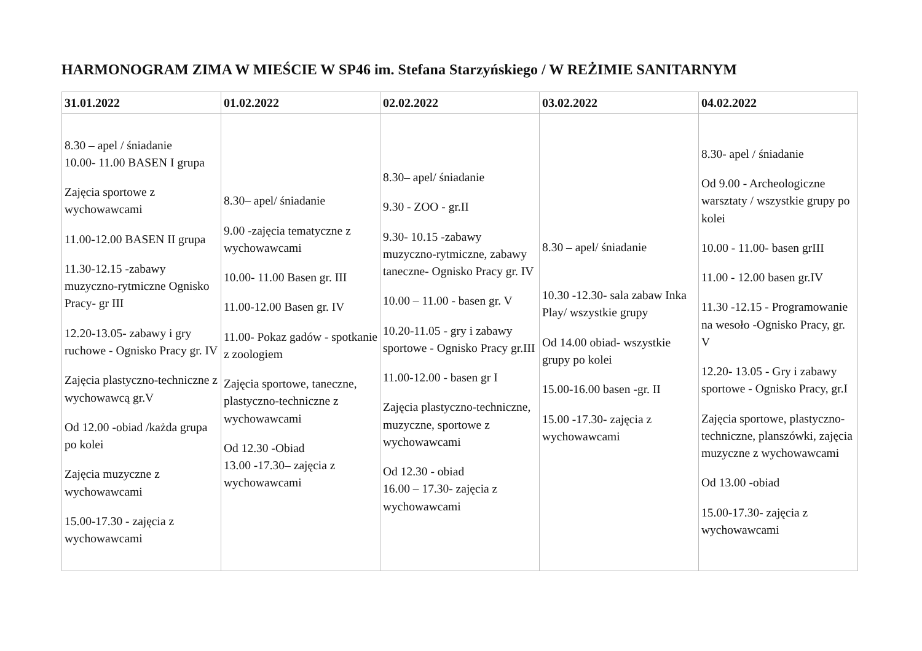HARMONOGRAM ZIMA W MIEŚCIE W SP46 im. Stefana Starzyńskiego / W REŻIMIE SANITARNYM
| 31.01.2022 | 01.02.2022 | 02.02.2022 | 03.02.2022 | 04.02.2022 |
| --- | --- | --- | --- | --- |
| 8.30 – apel / śniadanie 10.00- 11.00 BASEN I grupa Zajęcia sportowe z wychowawcami 11.00-12.00 BASEN II grupa 11.30-12.15 -zabawy muzyczno-rytmiczne Ognisko Pracy- gr III 12.20-13.05- zabawy i gry ruchowe - Ognisko Pracy gr. IV Zajęcia plastyczno-techniczne z wychowawcą gr.V Od 12.00 -obiad /każda grupa po kolei Zajęcia muzyczne z wychowawcami 15.00-17.30 - zajęcia z wychowawcami | 8.30– apel/ śniadanie 9.00 -zajęcia tematyczne z wychowawcami 10.00- 11.00 Basen gr. III 11.00-12.00 Basen gr. IV 11.00- Pokaz gadów - spotkanie z zoologiem Zajęcia sportowe, taneczne, plastyczno-techniczne z wychowawcami Od 12.30 -Obiad 13.00 -17.30– zajęcia z wychowawcami | 8.30– apel/ śniadanie 9.30 - ZOO - gr.II 9.30- 10.15 -zabawy muzyczno-rytmiczne, zabawy taneczne- Ognisko Pracy gr. IV 10.00 – 11.00 - basen gr. V 10.20-11.05 - gry i zabawy sportowe - Ognisko Pracy gr.III 11.00-12.00 - basen gr I Zajęcia plastyczno-techniczne, muzyczne, sportowe z wychowawcami Od 12.30 - obiad 16.00 – 17.30- zajęcia z wychowawcami | 8.30 – apel/ śniadanie 10.30 -12.30- sala zabaw Inka Play/ wszystkie grupy Od 14.00 obiad- wszystkie grupy po kolei 15.00-16.00 basen -gr. II 15.00 -17.30- zajęcia z wychowawcami | 8.30- apel / śniadanie Od 9.00 - Archeologiczne warsztaty / wszystkie grupy po kolei 10.00 - 11.00- basen grIII 11.00 - 12.00 basen gr.IV 11.30 -12.15 - Programowanie na wesoło -Ognisko Pracy, gr. V 12.20- 13.05 - Gry i zabawy sportowe - Ognisko Pracy, gr.I Zajęcia sportowe, plastyczno-techniczne, planszówki, zajęcia muzyczne z wychowawcami Od 13.00 -obiad 15.00-17.30- zajęcia z wychowawcami |